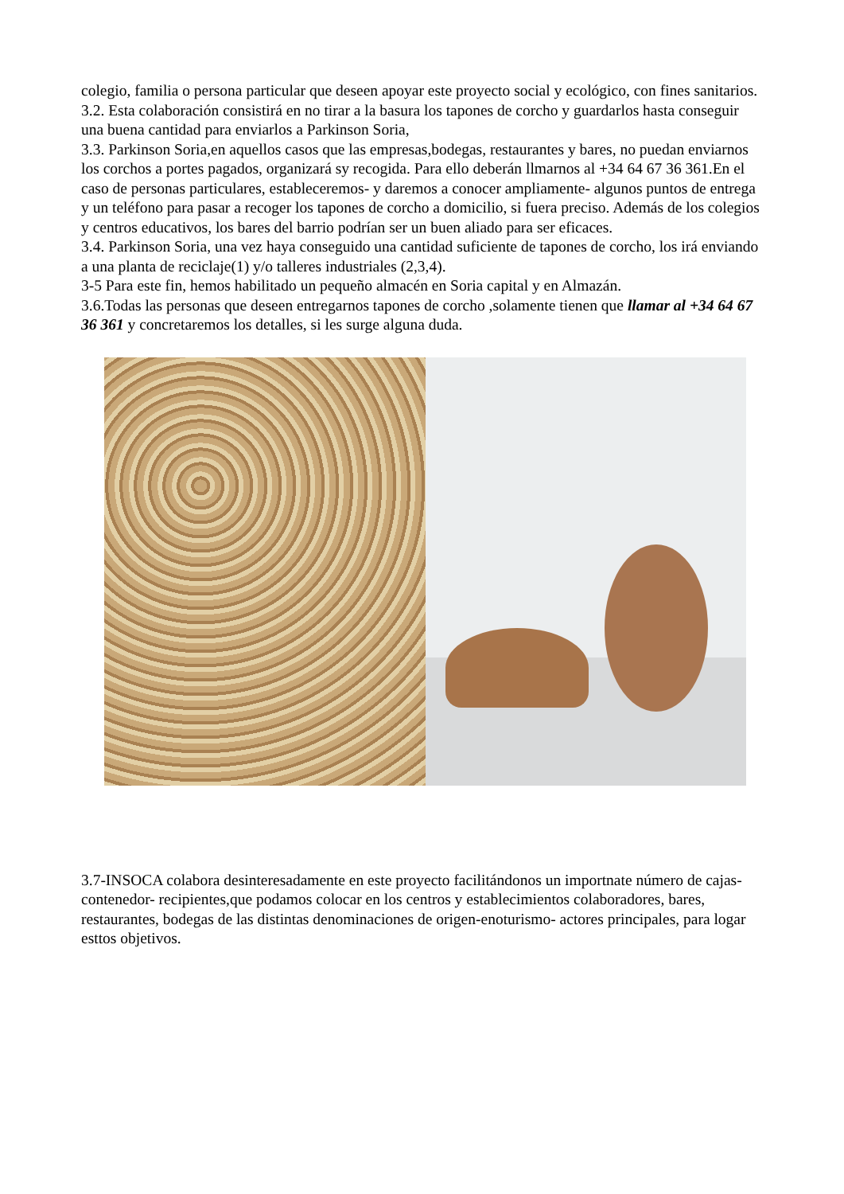colegio, familia o persona particular que deseen apoyar este proyecto social y ecológico, con fines sanitarios.
3.2. Esta colaboración consistirá en no tirar a la basura los tapones de corcho y guardarlos hasta conseguir una buena cantidad para enviarlos a Parkinson Soria,
3.3. Parkinson Soria,en aquellos casos que las empresas,bodegas, restaurantes y bares, no puedan enviarnos los corchos a portes pagados, organizará sy recogida. Para ello deberán llmarnos al +34 64 67 36 361.En el caso de personas particulares, estableceremos- y daremos a conocer ampliamente- algunos puntos de entrega y un teléfono para pasar a recoger los tapones de corcho a domicilio, si fuera preciso. Además de los colegios y centros educativos, los bares del barrio podrían ser un buen aliado para ser eficaces.
3.4. Parkinson Soria, una vez haya conseguido una cantidad suficiente de tapones de corcho, los irá enviando a una planta de reciclaje(1) y/o talleres industriales (2,3,4).
3-5 Para este fin, hemos habilitado un pequeño almacén en Soria capital y en Almazán.
3.6.Todas las personas que deseen entregarnos tapones de corcho ,solamente tienen que llamar al +34 64 67 36 361 y concretaremos los detalles, si les surge alguna duda.
3.7-INSOCA colabora desinteresadamente en este proyecto facilitándonos un importnate número de cajas-contenedor- recipientes,que podamos colocar en los centros y establecimientos colaboradores, bares, restaurantes, bodegas de las distintas denominaciones de origen-enoturismo- actores principales, para logar esttos objetivos.